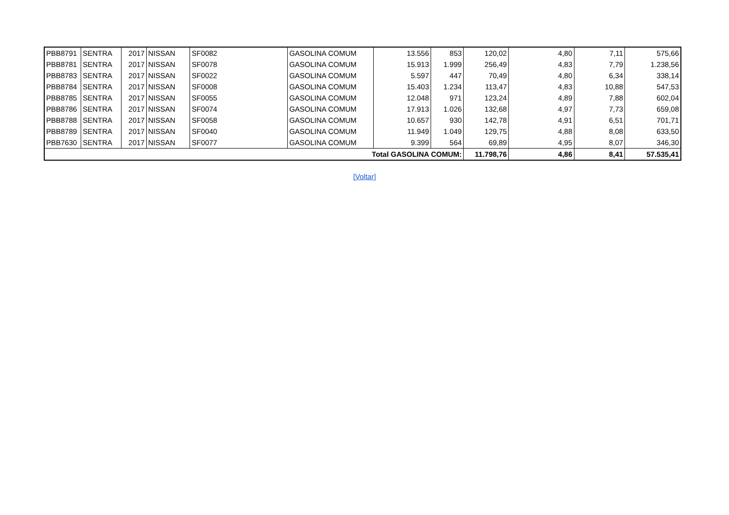| PBB8791 | SENTRA | 2017 | NISSAN | SF0082 | GASOLINA COMUM | 13.556 | 853 | 120,02 | 4,80 | 7,11 | 575,66 |
| PBB8781 | SENTRA | 2017 | NISSAN | SF0078 | GASOLINA COMUM | 15.913 | 1.999 | 256,49 | 4,83 | 7,79 | 1.238,56 |
| PBB8783 | SENTRA | 2017 | NISSAN | SF0022 | GASOLINA COMUM | 5.597 | 447 | 70,49 | 4,80 | 6,34 | 338,14 |
| PBB8784 | SENTRA | 2017 | NISSAN | SF0008 | GASOLINA COMUM | 15.403 | 1.234 | 113,47 | 4,83 | 10,88 | 547,53 |
| PBB8785 | SENTRA | 2017 | NISSAN | SF0055 | GASOLINA COMUM | 12.048 | 971 | 123,24 | 4,89 | 7,88 | 602,04 |
| PBB8786 | SENTRA | 2017 | NISSAN | SF0074 | GASOLINA COMUM | 17.913 | 1.026 | 132,68 | 4,97 | 7,73 | 659,08 |
| PBB8788 | SENTRA | 2017 | NISSAN | SF0058 | GASOLINA COMUM | 10.657 | 930 | 142,78 | 4,91 | 6,51 | 701,71 |
| PBB8789 | SENTRA | 2017 | NISSAN | SF0040 | GASOLINA COMUM | 11.949 | 1.049 | 129,75 | 4,88 | 8,08 | 633,50 |
| PBB7630 | SENTRA | 2017 | NISSAN | SF0077 | GASOLINA COMUM | 9.399 | 564 | 69,89 | 4,95 | 8,07 | 346,30 |
| Total GASOLINA COMUM: | | | | | | | | 11.798,76 | 4,86 | 8,41 | 57.535,41 |
[Voltar]